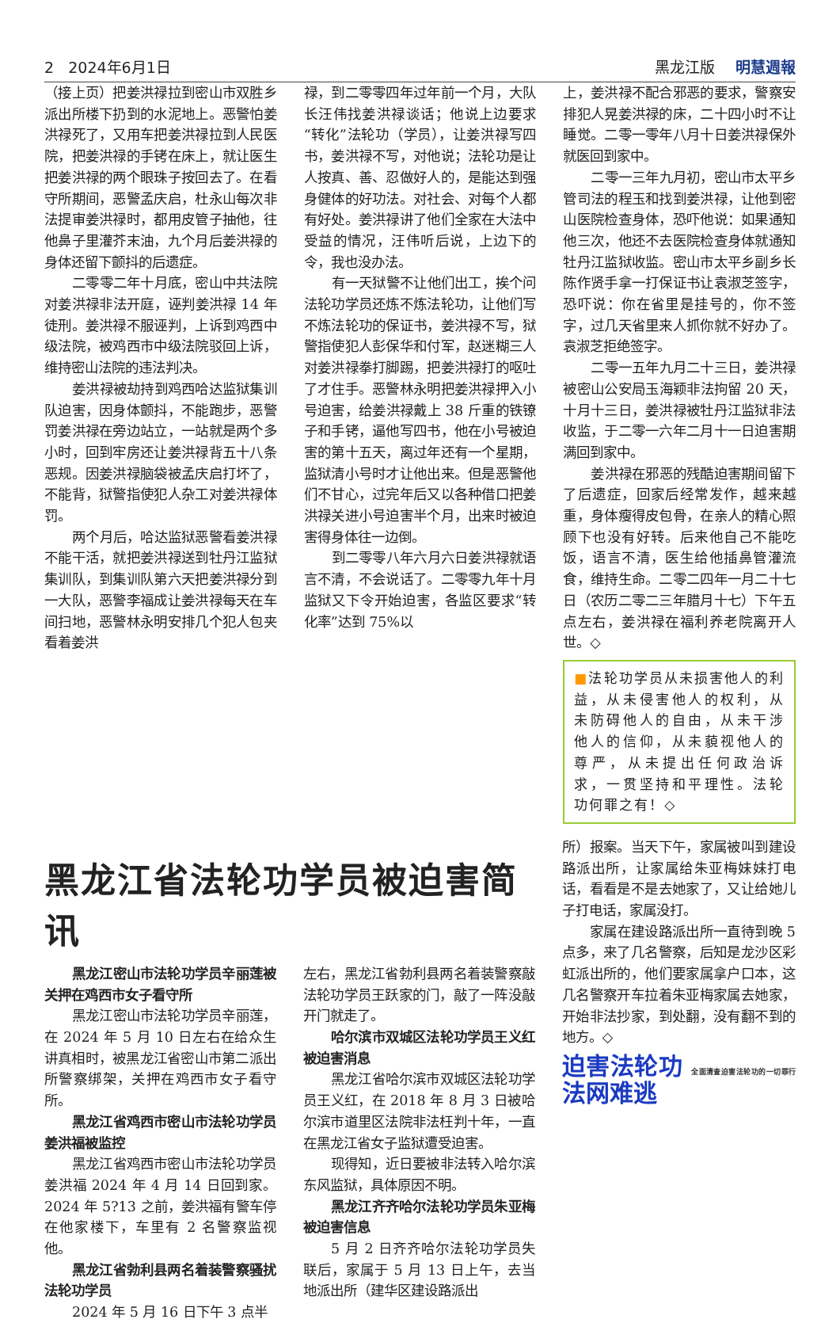2 2024年6月1日 黑龙江版 明慧週報
（接上页）把姜洪禄拉到密山市双胜乡派出所楼下扔到的水泥地上。恶警怕姜洪禄死了，又用车把姜洪禄拉到人民医院，把姜洪禄的手铐在床上，就让医生把姜洪禄的两个眼珠子按回去了。在看守所期间，恶警孟庆启，杜永山每次非法提审姜洪禄时，都用皮管子抽他，往他鼻子里灌芥末油，九个月后姜洪禄的身体还留下颤抖的后遗症。
二零零二年十月底，密山中共法院对姜洪禄非法开庭，诬判姜洪禄 14 年徒刑。姜洪禄不服诬判，上诉到鸡西中级法院，被鸡西市中级法院驳回上诉，维持密山法院的违法判决。
姜洪禄被劫持到鸡西哈达监狱集训队迫害，因身体颤抖，不能跑步，恶警罚姜洪禄在旁边站立，一站就是两个多小时，回到牢房还让姜洪禄背五十八条恶规。因姜洪禄脑袋被孟庆启打坏了，不能背，狱警指使犯人杂工对姜洪禄体罚。
两个月后，哈达监狱恶警看姜洪禄不能干活，就把姜洪禄送到牡丹江监狱集训队，到集训队第六天把姜洪禄分到一大队，恶警李福成让姜洪禄每天在车间扫地，恶警林永明安排几个犯人包夹看着姜洪
禄，到二零零四年过年前一个月，大队长汪伟找姜洪禄谈话；他说上边要求“转化”法轮功（学员），让姜洪禄写四书，姜洪禄不写，对他说；法轮功是让人按真、善、忍做好人的，是能达到强身健体的好功法。对社会、对每个人都有好处。姜洪禄讲了他们全家在大法中受益的情况，汪伟听后说，上边下的令，我也没办法。
有一天狱警不让他们出工，挨个问法轮功学员还炼不炼法轮功，让他们写不炼法轮功的保证书，姜洪禄不写，狱警指使犯人彭保华和付军，赵迷糊三人对姜洪禄拳打脚踢，把姜洪禄打的呕吐了才住手。恶警林永明把姜洪禄押入小号迫害，给姜洪禄戴上 38 斤重的铁镣子和手铐，逼他写四书，他在小号被迫害的第十五天，离过年还有一个星期，监狱清小号时才让他出来。但是恶警他们不甘心，过完年后又以各种借口把姜洪禄关进小号迫害半个月，出来时被迫害得身体往一边倒。
到二零零八年六月六日姜洪禄就语言不清，不会说话了。二零零九年十月监狱又下令开始迫害，各监区要求“转化率”达到 75%以
上，姜洪禄不配合邪恶的要求，警察安排犯人晃姜洪禄的床，二十四小时不让睡觉。二零一零年八月十日姜洪禄保外就医回到家中。
二零一三年九月初，密山市太平乡管司法的程玉和找到姜洪禄，让他到密山医院检查身体，恐吓他说：如果通知他三次，他还不去医院检查身体就通知牡丹江监狱收监。密山市太平乡副乡长陈作贤手拿一打保证书让袁淑芝签字，恐吓说：你在省里是挂号的，你不签字，过几天省里来人抓你就不好办了。袁淑芝拒绝签字。
二零一五年九月二十三日，姜洪禄被密山公安局玉海颖非法拘留 20 天，十月十三日，姜洪禄被牡丹江监狱非法收监，于二零一六年二月十一日迫害期满回到家中。
姜洪禄在邪恶的残酷迫害期间留下了后遗症，回家后经常发作，越来越重，身体瘦得皮包骨，在亲人的精心照顾下也没有好转。后来他自己不能吃饭，语言不清，医生给他插鼻管灌流食，维持生命。二零二四年一月二十七日（农历二零二三年腊月十七）下午五点左右，姜洪禄在福利养老院离开人世。◇
■法轮功学员从未损害他人的利益，从未侵害他人的权利，从未防碍他人的自由，从未干涉他人的信仰，从未藐视他人的尊严，从未提出任何政治诉求，一贯坚持和平理性。法轮功何罪之有！◇
黑龙江省法轮功学员被迫害简讯
黑龙江密山市法轮功学员辛丽莲被关押在鸡西市女子看守所
黑龙江密山市法轮功学员辛丽莲，在 2024 年 5 月 10 日左右在给众生讲真相时，被黑龙江省密山市第二派出所警察绑架，关押在鸡西市女子看守所。
黑龙江省鸡西市密山市法轮功学员姜洪福被监控
黑龙江省鸡西市密山市法轮功学员姜洪福 2024 年 4 月 14 日回到家。2024 年 5?13 之前，姜洪福有警车停在他家楼下，车里有 2 名警察监视他。
黑龙江省勃利县两名着装警察骚扰法轮功学员
2024 年 5 月 16 日下午 3 点半
左右，黑龙江省勃利县两名着装警察敲法轮功学员王跃家的门，敲了一阵没敲开门就走了。
哈尔滨市双城区法轮功学员王义红被迫害消息
黑龙江省哈尔滨市双城区法轮功学员王义红，在 2018 年 8 月 3 日被哈尔滨市道里区法院非法枉判十年，一直在黑龙江省女子监狱遭受迫害。
现得知，近日要被非法转入哈尔滨东风监狱，具体原因不明。
黑龙江齐齐哈尔法轮功学员朱亚梅被迫害信息
5 月 2 日齐齐哈尔法轮功学员失联后，家属于 5 月 13 日上午，去当地派出所（建华区建设路派出
所）报案。当天下午，家属被叫到建设路派出所，让家属给朱亚梅妹妹打电话，看看是不是去她家了，又让给她儿子打电话，家属没打。
家属在建设路派出所一直待到晚 5 点多，来了几名警察，后知是龙沙区彩虹派出所的，他们要家属拿户口本，这几名警察开车拉着朱亚梅家属去她家，开始非法抄家，到处翻，没有翻不到的地方。◇
迫害法轮功 全面清查迫害法轮功的一切罪行 法网难逃